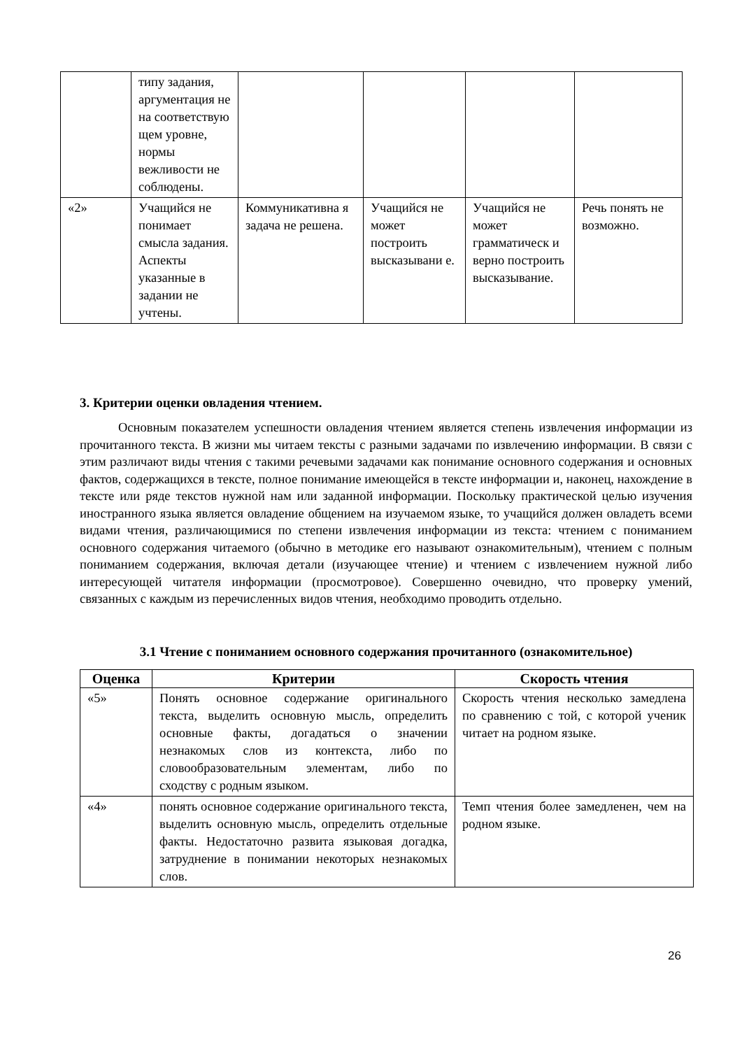| | типу задания, аргументация не на соответствую щем уровне, нормы вежливости не соблюдены. | | | | |
| «2» | Учащийся не понимает смысла задания. Аспекты указанные в задании не учтены. | Коммуникативна я задача не решена. | Учащийся не может построить высказывани е. | Учащийся не может грамматическ и верно построить высказывание. | Речь понять не возможно. |
3. Критерии оценки овладения чтением.
Основным показателем успешности овладения чтением является степень извлечения информации из прочитанного текста. В жизни мы читаем тексты с разными задачами по извлечению информации. В связи с этим различают виды чтения с такими речевыми задачами как понимание основного содержания и основных фактов, содержащихся в тексте, полное понимание имеющейся в тексте информации и, наконец, нахождение в тексте или ряде текстов нужной нам или заданной информации. Поскольку практической целью изучения иностранного языка является овладение общением на изучаемом языке, то учащийся должен овладеть всеми видами чтения, различающимися по степени извлечения информации из текста: чтением с пониманием основного содержания читаемого (обычно в методике его называют ознакомительным), чтением с полным пониманием содержания, включая детали (изучающее чтение) и чтением с извлечением нужной либо интересующей читателя информации (просмотровое). Совершенно очевидно, что проверку умений, связанных с каждым из перечисленных видов чтения, необходимо проводить отдельно.
3.1 Чтение с пониманием основного содержания прочитанного (ознакомительное)
| Оценка | Критерии | Скорость чтения |
| --- | --- | --- |
| «5» | Понять основное содержание оригинального текста, выделить основную мысль, определить основные факты, догадаться о значении незнакомых слов из контекста, либо по словообразовательным элементам, либо по сходству с родным языком. | Скорость чтения несколько замедлена по сравнению с той, с которой ученик читает на родном языке. |
| «4» | понять основное содержание оригинального текста, выделить основную мысль, определить отдельные факты. Недостаточно развита языковая догадка, затруднение в понимании некоторых незнакомых слов. | Темп чтения более замедленен, чем на родном языке. |
26